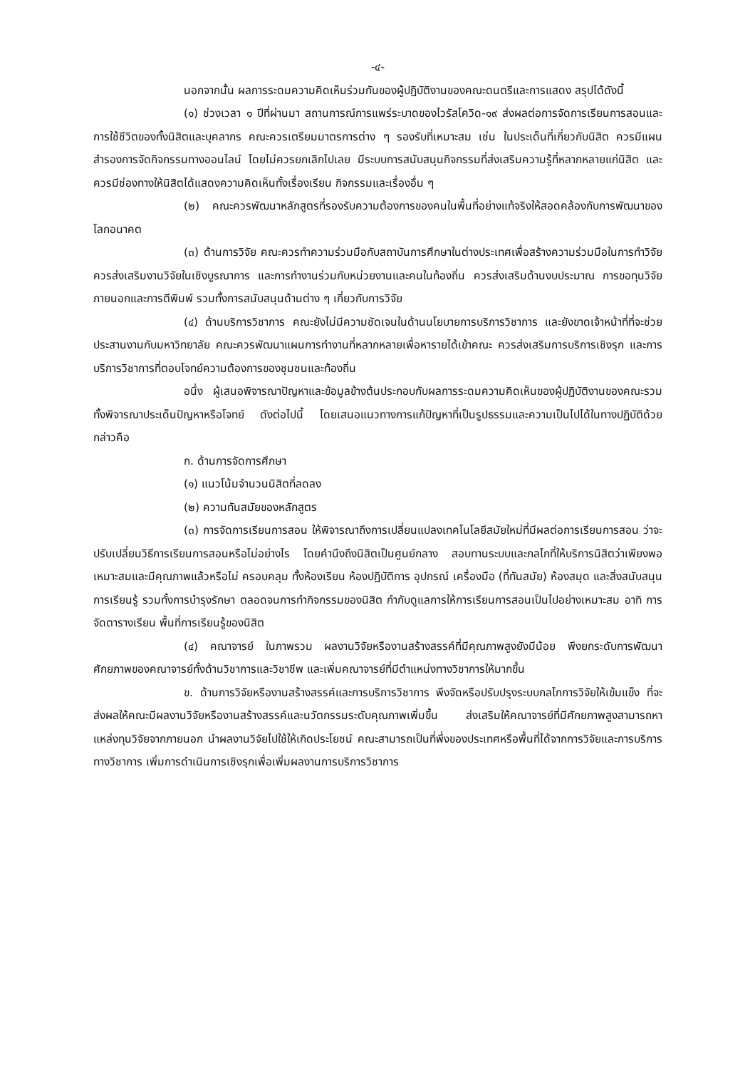-๔-
นอกจากนั้น ผลการระดมความคิดเห็นร่วมกันของผู้ปฏิบัติงานของคณะดนตรีและการแสดง สรุปได้ดังนี้
(๑) ช่วงเวลา ๑ ปีที่ผ่านมา สถานการณ์การแพร่ระบาดของไวรัสโควิด-๑๙ ส่งผลต่อการจัดการเรียนการสอนและการใช้ชีวิตของทั้งนิสิตและบุคลากร คณะควรเตรียมมาตรการต่าง ๆ รองรับที่เหมาะสม เช่น ในประเด็นที่เกี่ยวกับนิสิต ควรมีแผนสำรองการจัดกิจกรรมทางออนไลน์ โดยไม่ควรยกเลิกไปเลย มีระบบการสนับสนุนกิจกรรมที่ส่งเสริมความรู้ที่หลากหลายแก่นิสิต และควรมีช่องทางให้นิสิตได้แสดงความคิดเห็นทั้งเรื่องเรียน กิจกรรมและเรื่องอื่น ๆ
(๒) คณะควรพัฒนาหลักสูตรที่รองรับความต้องการของคนในพื้นที่อย่างแท้จริงให้สอดคล้องกับการพัฒนาของโลกอนาคต
(๓) ด้านการวิจัย คณะควรทำความร่วมมือกับสถาบันการศึกษาในต่างประเทศเพื่อสร้างความร่วมมือในการทำวิจัย ควรส่งเสริมงานวิจัยในเชิงบูรณาการ และการทำงานร่วมกับหน่วยงานและคนในท้องถิ่น ควรส่งเสริมด้านงบประมาณ การขอทุนวิจัยภายนอกและการตีพิมพ์ รวมทั้งการสนับสนุนด้านต่าง ๆ เกี่ยวกับการวิจัย
(๔) ด้านบริการวิชาการ คณะยังไม่มีความชัดเจนในด้านนโยบายการบริการวิชาการ และยังขาดเจ้าหน้าที่ที่จะช่วยประสานงานกับมหาวิทยาลัย คณะควรพัฒนาแผนการทำงานที่หลากหลายเพื่อหารายได้เข้าคณะ ควรส่งเสริมการบริการเชิงรุก และการบริการวิชาการที่ตอบโจทย์ความต้องการของชุมชนและท้องถิ่น
อนึ่ง ผู้เสนอพิจารณาปัญหาและข้อมูลข้างต้นประกอบกับผลการระดมความคิดเห็นของผู้ปฏิบัติงานของคณะรวมทั้งพิจารณาประเด็นปัญหาหรือโจทย์ ดังต่อไปนี้ โดยเสนอแนวทางการแก้ปัญหาที่เป็นรูปธรรมและความเป็นไปได้ในทางปฏิบัติด้วย กล่าวคือ
ก. ด้านการจัดการศึกษา
(๑) แนวโน้มจำนวนนิสิตที่ลดลง
(๒) ความทันสมัยของหลักสูตร
(๓) การจัดการเรียนการสอน ให้พิจารณาถึงการเปลี่ยนแปลงเทคโนโลยีสมัยใหม่ที่มีผลต่อการเรียนการสอน ว่าจะปรับเปลี่ยนวิธีการเรียนการสอนหรือไม่อย่างไร โดยคำนึงถึงนิสิตเป็นศูนย์กลาง สอบทานระบบและกลไกที่ให้บริการนิสิตว่าเพียงพอเหมาะสมและมีคุณภาพแล้วหรือไม่ ครอบคลุม ทั้งห้องเรียน ห้องปฏิบัติการ อุปกรณ์ เครื่องมือ (ที่ทันสมัย) ห้องสมุด และสิ่งสนับสนุนการเรียนรู้ รวมทั้งการบำรุงรักษา ตลอดจนการทำกิจกรรมของนิสิต กำกับดูแลการให้การเรียนการสอนเป็นไปอย่างเหมาะสม อาทิ การจัดตารางเรียน พื้นที่การเรียนรู้ของนิสิต
(๔) คณาจารย์ ในภาพรวม ผลงานวิจัยหรืองานสร้างสรรค์ที่มีคุณภาพสูงยังมีน้อย พึงยกระดับการพัฒนาศักยภาพของคณาจารย์ทั้งด้านวิชาการและวิชาชีพ และเพิ่มคณาจารย์ที่มีตำแหน่งทางวิชาการให้มากขึ้น
ข. ด้านการวิจัยหรืองานสร้างสรรค์และการบริการวิชาการ พึงจัดหรือปรับปรุงระบบกลไกการวิจัยให้เข้มแข็ง ที่จะส่งผลให้คณะมีผลงานวิจัยหรืองานสร้างสรรค์และนวัตกรรมระดับคุณภาพเพิ่มขึ้น ส่งเสริมให้คณาจารย์ที่มีศักยภาพสูงสามารถหาแหล่งทุนวิจัยจากภายนอก นำผลงานวิจัยไปใช้ให้เกิดประโยชน์ คณะสามารถเป็นที่พึ่งของประเทศหรือพื้นที่ได้จากการวิจัยและการบริการทางวิชาการ เพิ่มการดำเนินการเชิงรุกเพื่อเพิ่มผลงานการบริการวิชาการ